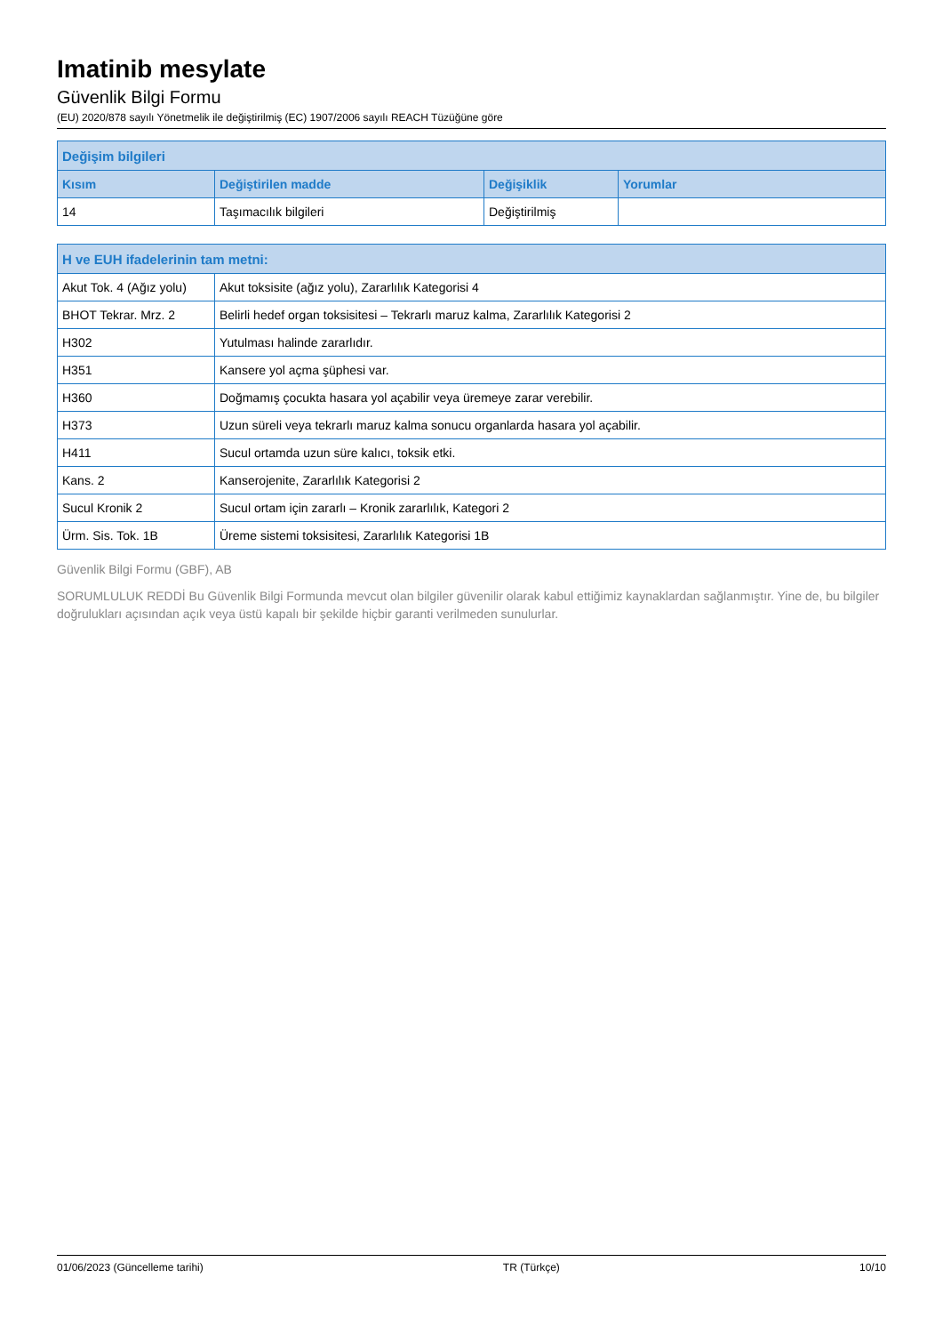Imatinib mesylate
Güvenlik Bilgi Formu
(EU) 2020/878 sayılı Yönetmelik ile değiştirilmiş (EC) 1907/2006 sayılı REACH Tüzüğüne göre
| Değişim bilgileri | | | |
| --- | --- | --- | --- |
| Kısım | Değiştirilen madde | Değişiklik | Yorumlar |
| 14 | Taşımacılık bilgileri | Değiştirilmiş | |
| H ve EUH ifadelerinin tam metni: | |
| --- | --- |
| Akut Tok. 4 (Ağız yolu) | Akut toksisite (ağız yolu), Zararlılık Kategorisi 4 |
| BHOT Tekrar. Mrz. 2 | Belirli hedef organ toksisitesi – Tekrarlı maruz kalma, Zararlılık Kategorisi 2 |
| H302 | Yutulması halinde zararlıdır. |
| H351 | Kansere yol açma şüphesi var. |
| H360 | Doğmamış çocukta hasara yol açabilir veya üremeye zarar verebilir. |
| H373 | Uzun süreli veya tekrarlı maruz kalma sonucu organlarda hasara yol açabilir. |
| H411 | Sucul ortamda uzun süre kalıcı, toksik etki. |
| Kans. 2 | Kanserojenite, Zararlılık Kategorisi 2 |
| Sucul Kronik 2 | Sucul ortam için zararlı – Kronik zararlılık, Kategori 2 |
| Ürm. Sis. Tok. 1B | Üreme sistemi toksisitesi, Zararlılık Kategorisi 1B |
Güvenlik Bilgi Formu (GBF), AB
SORUMLULUK REDDİ Bu Güvenlik Bilgi Formunda mevcut olan bilgiler güvenilir olarak kabul ettiğimiz kaynaklardan sağlanmıştır. Yine de, bu bilgiler doğrulukları açısından açık veya üstü kapalı bir şekilde hiçbir garanti verilmeden sunulurlar.
01/06/2023 (Güncelleme tarihi) TR (Türkçe) 10/10